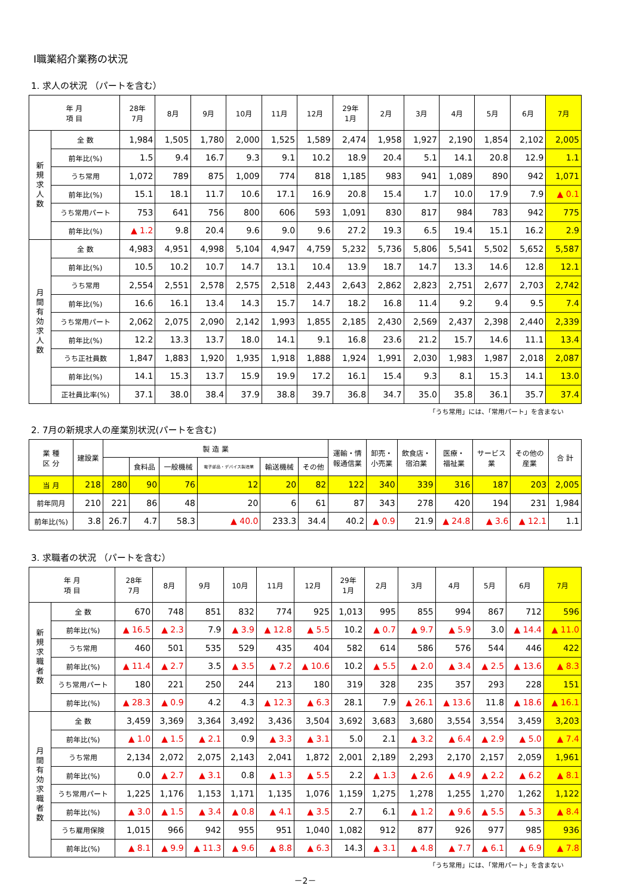Ⅰ職業紹介業務の状況
1. 求人の状況 （パートを含む）
| 年 月 項 目 | | 28年 7月 | 8月 | 9月 | 10月 | 11月 | 12月 | 29年 1月 | 2月 | 3月 | 4月 | 5月 | 6月 | 7月 |
| --- | --- | --- | --- | --- | --- | --- | --- | --- | --- | --- | --- | --- | --- | --- |
| 新 規 求 人 数 | 全 数 | 1,984 | 1,505 | 1,780 | 2,000 | 1,525 | 1,589 | 2,474 | 1,958 | 1,927 | 2,190 | 1,854 | 2,102 | 2,005 |
| | 前年比(%) | 1.5 | 9.4 | 16.7 | 9.3 | 9.1 | 10.2 | 18.9 | 20.4 | 5.1 | 14.1 | 20.8 | 12.9 | 1.1 |
| | うち常用 | 1,072 | 789 | 875 | 1,009 | 774 | 818 | 1,185 | 983 | 941 | 1,089 | 890 | 942 | 1,071 |
| | 前年比(%) | 15.1 | 18.1 | 11.7 | 10.6 | 17.1 | 16.9 | 20.8 | 15.4 | 1.7 | 10.0 | 17.9 | 7.9 | ▲ 0.1 |
| | うち常用パート | 753 | 641 | 756 | 800 | 606 | 593 | 1,091 | 830 | 817 | 984 | 783 | 942 | 775 |
| | 前年比(%) | ▲ 1.2 | 9.8 | 20.4 | 9.6 | 9.0 | 9.6 | 27.2 | 19.3 | 6.5 | 19.4 | 15.1 | 16.2 | 2.9 |
| 月 間 有 効 求 人 数 | 全 数 | 4,983 | 4,951 | 4,998 | 5,104 | 4,947 | 4,759 | 5,232 | 5,736 | 5,806 | 5,541 | 5,502 | 5,652 | 5,587 |
| | 前年比(%) | 10.5 | 10.2 | 10.7 | 14.7 | 13.1 | 10.4 | 13.9 | 18.7 | 14.7 | 13.3 | 14.6 | 12.8 | 12.1 |
| | うち常用 | 2,554 | 2,551 | 2,578 | 2,575 | 2,518 | 2,443 | 2,643 | 2,862 | 2,823 | 2,751 | 2,677 | 2,703 | 2,742 |
| | 前年比(%) | 16.6 | 16.1 | 13.4 | 14.3 | 15.7 | 14.7 | 18.2 | 16.8 | 11.4 | 9.2 | 9.4 | 9.5 | 7.4 |
| | うち常用パート | 2,062 | 2,075 | 2,090 | 2,142 | 1,993 | 1,855 | 2,185 | 2,430 | 2,569 | 2,437 | 2,398 | 2,440 | 2,339 |
| | 前年比(%) | 12.2 | 13.3 | 13.7 | 18.0 | 14.1 | 9.1 | 16.8 | 23.6 | 21.2 | 15.7 | 14.6 | 11.1 | 13.4 |
| | うち正社員数 | 1,847 | 1,883 | 1,920 | 1,935 | 1,918 | 1,888 | 1,924 | 1,991 | 2,030 | 1,983 | 1,987 | 2,018 | 2,087 |
| | 前年比(%) | 14.1 | 15.3 | 13.7 | 15.9 | 19.9 | 17.2 | 16.1 | 15.4 | 9.3 | 8.1 | 15.3 | 14.1 | 13.0 |
| | 正社員比率(%) | 37.1 | 38.0 | 38.4 | 37.9 | 38.8 | 39.7 | 36.8 | 34.7 | 35.0 | 35.8 | 36.1 | 35.7 | 37.4 |
「うち常用」には、「常用パート」を含まない
2. 7月の新規求人の産業別状況(パートを含む)
| 業 種 区 分 | 建設業 | 製 造 業 | | | | | | 運輸・情 報通信業 | 卸売・ 小売業 | 飲食店・ 宿泊業 | 医療・ 福祉業 | サービス 業 | その他の 産業 | 合 計 |
| --- | --- | --- | --- | --- | --- | --- | --- | --- | --- | --- | --- | --- | --- | --- |
| | | | 食料品 | 一般機械 | 電子部品・デバイス製造業 | 輸送機械 | その他 | | | | | | | |
| 当 月 | 218 | 280 | 90 | 76 | 12 | 20 | 82 | 122 | 340 | 339 | 316 | 187 | 203 | 2,005 |
| 前年同月 | 210 | 221 | 86 | 48 | 20 | 6 | 61 | 87 | 343 | 278 | 420 | 194 | 231 | 1,984 |
| 前年比(%) | 3.8 | 26.7 | 4.7 | 58.3 | ▲ 40.0 | 233.3 | 34.4 | 40.2 | ▲ 0.9 | 21.9 | ▲ 24.8 | ▲ 3.6 | ▲ 12.1 | 1.1 |
3. 求職者の状況 （パートを含む）
| 年 月 項 目 | | 28年 7月 | 8月 | 9月 | 10月 | 11月 | 12月 | 29年 1月 | 2月 | 3月 | 4月 | 5月 | 6月 | 7月 |
| --- | --- | --- | --- | --- | --- | --- | --- | --- | --- | --- | --- | --- | --- | --- |
| 新 規 求 職 者 数 | 全 数 | 670 | 748 | 851 | 832 | 774 | 925 | 1,013 | 995 | 855 | 994 | 867 | 712 | 596 |
| | 前年比(%) | ▲ 16.5 | ▲ 2.3 | 7.9 | ▲ 3.9 | ▲ 12.8 | ▲ 5.5 | 10.2 | ▲ 0.7 | ▲ 9.7 | ▲ 5.9 | 3.0 | ▲ 14.4 | ▲ 11.0 |
| | うち常用 | 460 | 501 | 535 | 529 | 435 | 404 | 582 | 614 | 586 | 576 | 544 | 446 | 422 |
| | 前年比(%) | ▲ 11.4 | ▲ 2.7 | 3.5 | ▲ 3.5 | ▲ 7.2 | ▲ 10.6 | 10.2 | ▲ 5.5 | ▲ 2.0 | ▲ 3.4 | ▲ 2.5 | ▲ 13.6 | ▲ 8.3 |
| | うち常用パート | 180 | 221 | 250 | 244 | 213 | 180 | 319 | 328 | 235 | 357 | 293 | 228 | 151 |
| | 前年比(%) | ▲ 28.3 | ▲ 0.9 | 4.2 | 4.3 | ▲ 12.3 | ▲ 6.3 | 28.1 | 7.9 | ▲ 26.1 | ▲ 13.6 | 11.8 | ▲ 18.6 | ▲ 16.1 |
| 月 間 有 効 求 職 者 数 | 全 数 | 3,459 | 3,369 | 3,364 | 3,492 | 3,436 | 3,504 | 3,692 | 3,683 | 3,680 | 3,554 | 3,554 | 3,459 | 3,203 |
| | 前年比(%) | ▲ 1.0 | ▲ 1.5 | ▲ 2.1 | 0.9 | ▲ 3.3 | ▲ 3.1 | 5.0 | 2.1 | ▲ 3.2 | ▲ 6.4 | ▲ 2.9 | ▲ 5.0 | ▲ 7.4 |
| | うち常用 | 2,134 | 2,072 | 2,075 | 2,143 | 2,041 | 1,872 | 2,001 | 2,189 | 2,293 | 2,170 | 2,157 | 2,059 | 1,961 |
| | 前年比(%) | 0.0 | ▲ 2.7 | ▲ 3.1 | 0.8 | ▲ 1.3 | ▲ 5.5 | 2.2 | ▲ 1.3 | ▲ 2.6 | ▲ 4.9 | ▲ 2.2 | ▲ 6.2 | ▲ 8.1 |
| | うち常用パート | 1,225 | 1,176 | 1,153 | 1,171 | 1,135 | 1,076 | 1,159 | 1,275 | 1,278 | 1,255 | 1,270 | 1,262 | 1,122 |
| | 前年比(%) | ▲ 3.0 | ▲ 1.5 | ▲ 3.4 | ▲ 0.8 | ▲ 4.1 | ▲ 3.5 | 2.7 | 6.1 | ▲ 1.2 | ▲ 9.6 | ▲ 5.5 | ▲ 5.3 | ▲ 8.4 |
| | うち雇用保険 | 1,015 | 966 | 942 | 955 | 951 | 1,040 | 1,082 | 912 | 877 | 926 | 977 | 985 | 936 |
| | 前年比(%) | ▲ 8.1 | ▲ 9.9 | ▲ 11.3 | ▲ 9.6 | ▲ 8.8 | ▲ 6.3 | 14.3 | ▲ 3.1 | ▲ 4.8 | ▲ 7.7 | ▲ 6.1 | ▲ 6.9 | ▲ 7.8 |
「うち常用」には、「常用パート」を含まない
－2－